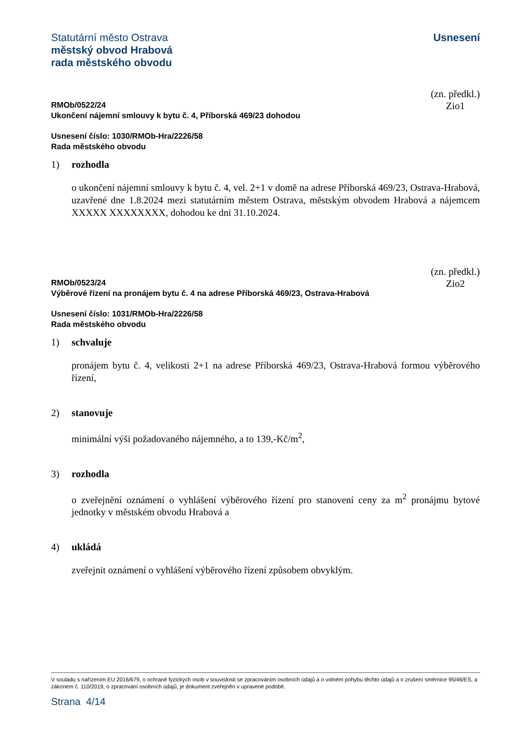Statutární město Ostrava
městský obvod Hrabová
rada městského obvodu
Usnesení
(zn. předkl.)
Zio1
RMOb/0522/24
Ukončení nájemní smlouvy k bytu č. 4, Příborská 469/23 dohodou
Usnesení číslo: 1030/RMOb-Hra/2226/58
Rada městského obvodu
1) rozhodla
o ukončení nájemní smlouvy k bytu č. 4, vel. 2+1 v domě na adrese Příborská 469/23, Ostrava-Hrabová, uzavřené dne 1.8.2024 mezi statutárním městem Ostrava, městským obvodem Hrabová a nájemcem XXXXX XXXXXXXX, dohodou ke dni 31.10.2024.
(zn. předkl.)
Zio2
RMOb/0523/24
Výběrové řízení na pronájem bytu č. 4 na adrese Příborská 469/23, Ostrava-Hrabová
Usnesení číslo: 1031/RMOb-Hra/2226/58
Rada městského obvodu
1) schvaluje
pronájem bytu č. 4, velikosti 2+1 na adrese Příborská 469/23, Ostrava-Hrabová formou výběrového řízení,
2) stanovuje
minimální výši požadovaného nájemného, a to 139,-Kč/m<sup>2</sup>,
3) rozhodla
o zveřejnění oznámení o vyhlášení výběrového řízení pro stanovení ceny za m<sup>2</sup> pronájmu bytové jednotky v městském obvodu Hrabová a
4) ukládá
zveřejnit oznámení o vyhlášení výběrového řízení způsobem obvyklým.
V souladu s nařízením EU 2016/679, o ochraně fyzických osob v souvislosti se zpracováním osobních údajů a o volném pohybu těchto údajů a o zrušení směrnice 95/46/ES, a zákonem č. 110/2019, o zpracování osobních údajů, je dokument zveřejněn v upravené podobě.
Strana 4/14